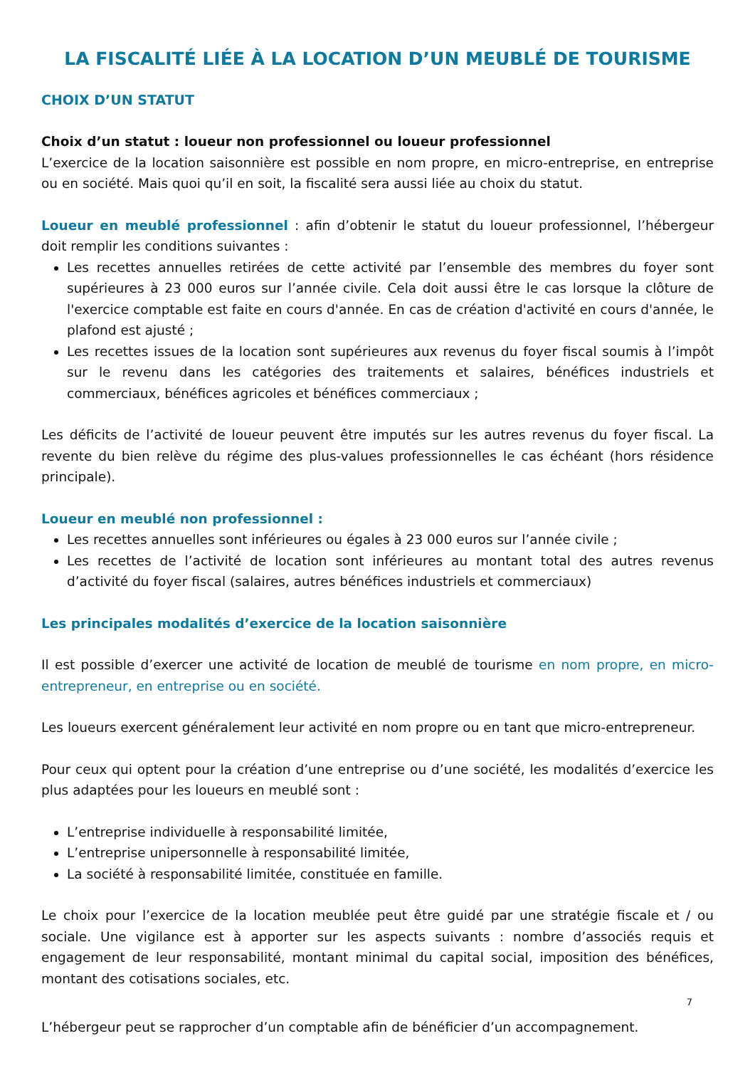LA FISCALITÉ LIÉE À LA LOCATION D’UN MEUBLÉ DE TOURISME
CHOIX D’UN STATUT
Choix d’un statut : loueur non professionnel ou loueur professionnel
L’exercice de la location saisonnière est possible en nom propre, en micro-entreprise, en entreprise ou en société. Mais quoi qu’il en soit, la fiscalité sera aussi liée au choix du statut.
Loueur en meublé professionnel : afin d’obtenir le statut du loueur professionnel, l’hébergeur doit remplir les conditions suivantes :
Les recettes annuelles retirées de cette activité par l’ensemble des membres du foyer sont supérieures à 23 000 euros sur l’année civile. Cela doit aussi être le cas lorsque la clôture de l'exercice comptable est faite en cours d'année. En cas de création d'activité en cours d'année, le plafond est ajusté ;
Les recettes issues de la location sont supérieures aux revenus du foyer fiscal soumis à l’impôt sur le revenu dans les catégories des traitements et salaires, bénéfices industriels et commerciaux, bénéfices agricoles et bénéfices commerciaux ;
Les déficits de l’activité de loueur peuvent être imputés sur les autres revenus du foyer fiscal. La revente du bien relève du régime des plus-values professionnelles le cas échéant (hors résidence principale).
Loueur en meublé non professionnel :
Les recettes annuelles sont inférieures ou égales à 23 000 euros sur l’année civile ;
Les recettes de l’activité de location sont inférieures au montant total des autres revenus d’activité du foyer fiscal (salaires, autres bénéfices industriels et commerciaux)
Les principales modalités d’exercice de la location saisonnière
Il est possible d’exercer une activité de location de meublé de tourisme en nom propre, en micro-entrepreneur, en entreprise ou en société.
Les loueurs exercent généralement leur activité en nom propre ou en tant que micro-entrepreneur.
Pour ceux qui optent pour la création d’une entreprise ou d’une société, les modalités d’exercice les plus adaptées pour les loueurs en meublé sont :
L’entreprise individuelle à responsabilité limitée,
L’entreprise unipersonnelle à responsabilité limitée,
La société à responsabilité limitée, constituée en famille.
Le choix pour l’exercice de la location meublée peut être guidé par une stratégie fiscale et / ou sociale. Une vigilance est à apporter sur les aspects suivants : nombre d’associés requis et engagement de leur responsabilité, montant minimal du capital social, imposition des bénéfices, montant des cotisations sociales, etc.
7
L’hébergeur peut se rapprocher d’un comptable afin de bénéficier d’un accompagnement.